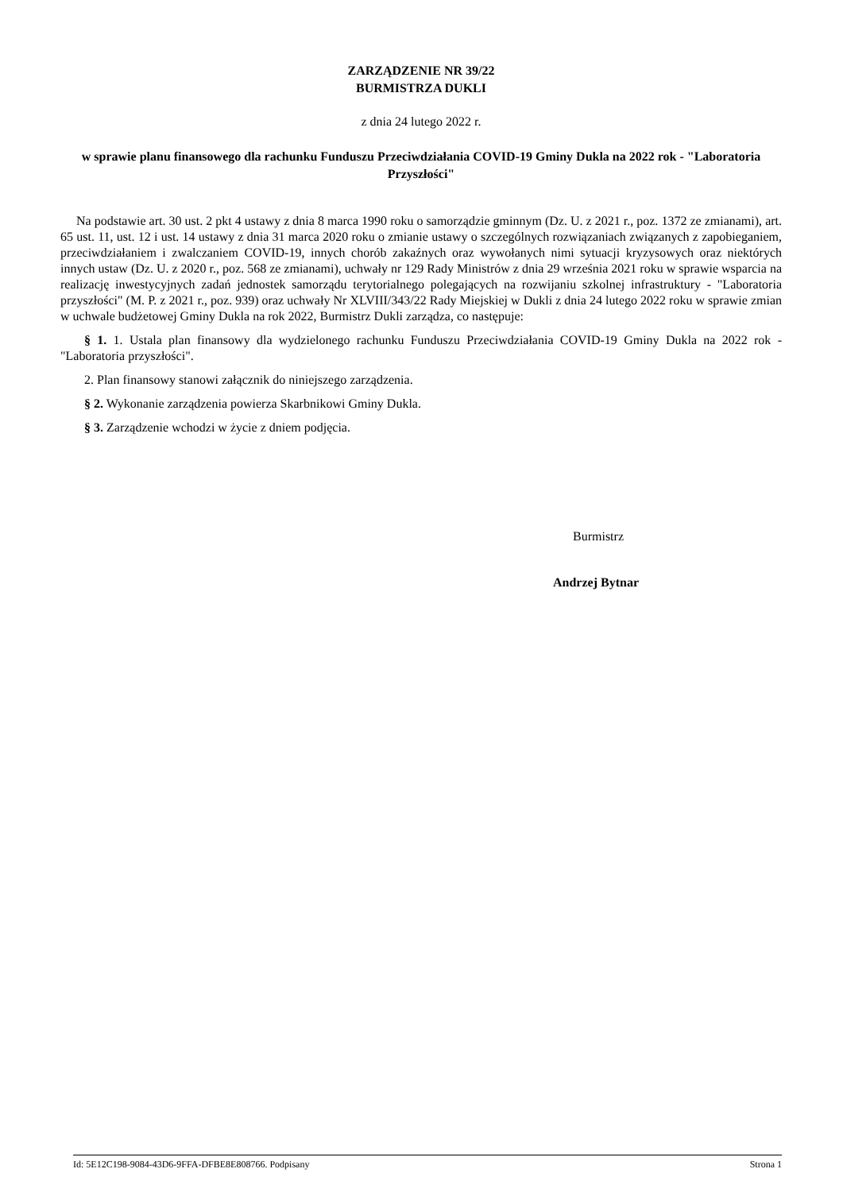ZARZĄDZENIE NR 39/22
BURMISTRZA DUKLI
z dnia 24 lutego 2022 r.
w sprawie planu finansowego dla rachunku Funduszu Przeciwdziałania COVID-19 Gminy Dukla na 2022 rok - "Laboratoria Przyszłości"
Na podstawie art. 30 ust. 2 pkt 4 ustawy z dnia 8 marca 1990 roku o samorządzie gminnym (Dz. U. z 2021 r., poz. 1372 ze zmianami), art. 65 ust. 11, ust. 12 i ust. 14 ustawy z dnia 31 marca 2020 roku o zmianie ustawy o szczególnych rozwiązaniach związanych z zapobieganiem, przeciwdziałaniem i zwalczaniem COVID-19, innych chorób zakaźnych oraz wywołanych nimi sytuacji kryzysowych oraz niektórych innych ustaw (Dz. U. z 2020 r., poz. 568 ze zmianami), uchwały nr 129 Rady Ministrów z dnia 29 września 2021 roku w sprawie wsparcia na realizację inwestycyjnych zadań jednostek samorządu terytorialnego polegających na rozwijaniu szkolnej infrastruktury - "Laboratoria przyszłości" (M. P. z 2021 r., poz. 939) oraz uchwały Nr XLVIII/343/22 Rady Miejskiej w Dukli z dnia 24 lutego 2022 roku w sprawie zmian w uchwale budżetowej Gminy Dukla na rok 2022, Burmistrz Dukli zarządza, co następuje:
§ 1. 1. Ustala plan finansowy dla wydzielonego rachunku Funduszu Przeciwdziałania COVID-19 Gminy Dukla na 2022 rok - "Laboratoria przyszłości".
2. Plan finansowy stanowi załącznik do niniejszego zarządzenia.
§ 2. Wykonanie zarządzenia powierza Skarbnikowi Gminy Dukla.
§ 3. Zarządzenie wchodzi w życie z dniem podjęcia.
Burmistrz
Andrzej Bytnar
Id: 5E12C198-9084-43D6-9FFA-DFBE8E808766. Podpisany Strona 1